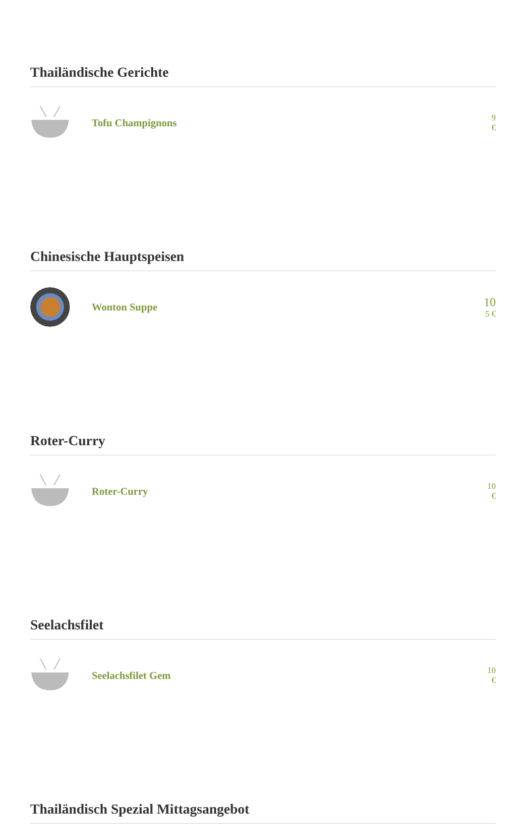Thailändische Gerichte
Tofu Champignons
9
€
Chinesische Hauptspeisen
Wonton Suppe
10
5 €
Roter-Curry
Roter-Curry
10
€
Seelachsfilet
Seelachsfilet Gem
10
€
Thailändisch Spezial Mittagsangebot